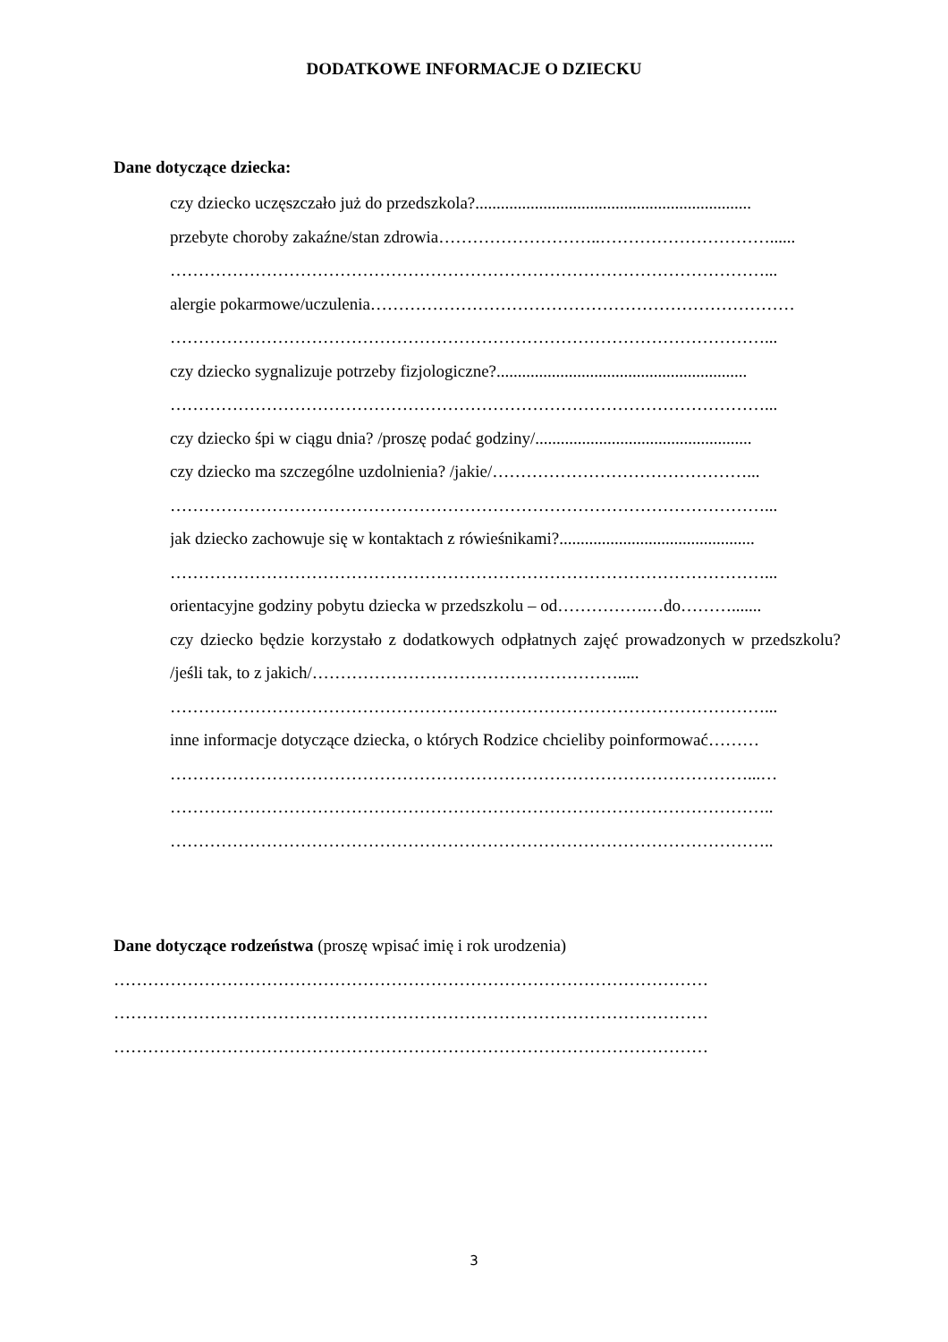DODATKOWE INFORMACJE O DZIECKU
Dane dotyczące dziecka:
• czy dziecko uczęszczało już do przedszkola?.................................................................
• przebyte choroby zakaźne/stan zdrowia………………………..…………………………......
……………………………………………………………………………………………...
• alergie pokarmowe/uczulenia…………………………………………………………………
……………………………………………………………………………………………...
• czy dziecko sygnalizuje potrzeby fizjologiczne?...........................................................
……………………………………………………………………………………………...
• czy dziecko śpi w ciągu dnia? /proszę podać godziny/...................................................
• czy dziecko ma szczególne uzdolnienia? /jakie/………………………………………...
……………………………………………………………………………………………...
• jak dziecko zachowuje się w kontaktach z rówieśnikami?..............................................
……………………………………………………………………………………………...
• orientacyjne godziny pobytu dziecka w przedszkolu – od…………….…do……….......
• czy dziecko będzie korzystało z dodatkowych odpłatnych zajęć prowadzonych w przedszkolu? /jeśli tak, to z jakich/……………………………………………….....
……………………………………………………………………………………………...
• inne informacje dotyczące dziecka, o których Rodzice chcieliby poinformować………
…………………………………………………………………………………………...…
……………………………………………………………………………………………..
……………………………………………………………………………………………..
Dane dotyczące rodzeństwa (proszę wpisać imię i rok urodzenia)
……………………………………………………………………………………………
……………………………………………………………………………………………
……………………………………………………………………………………………
3